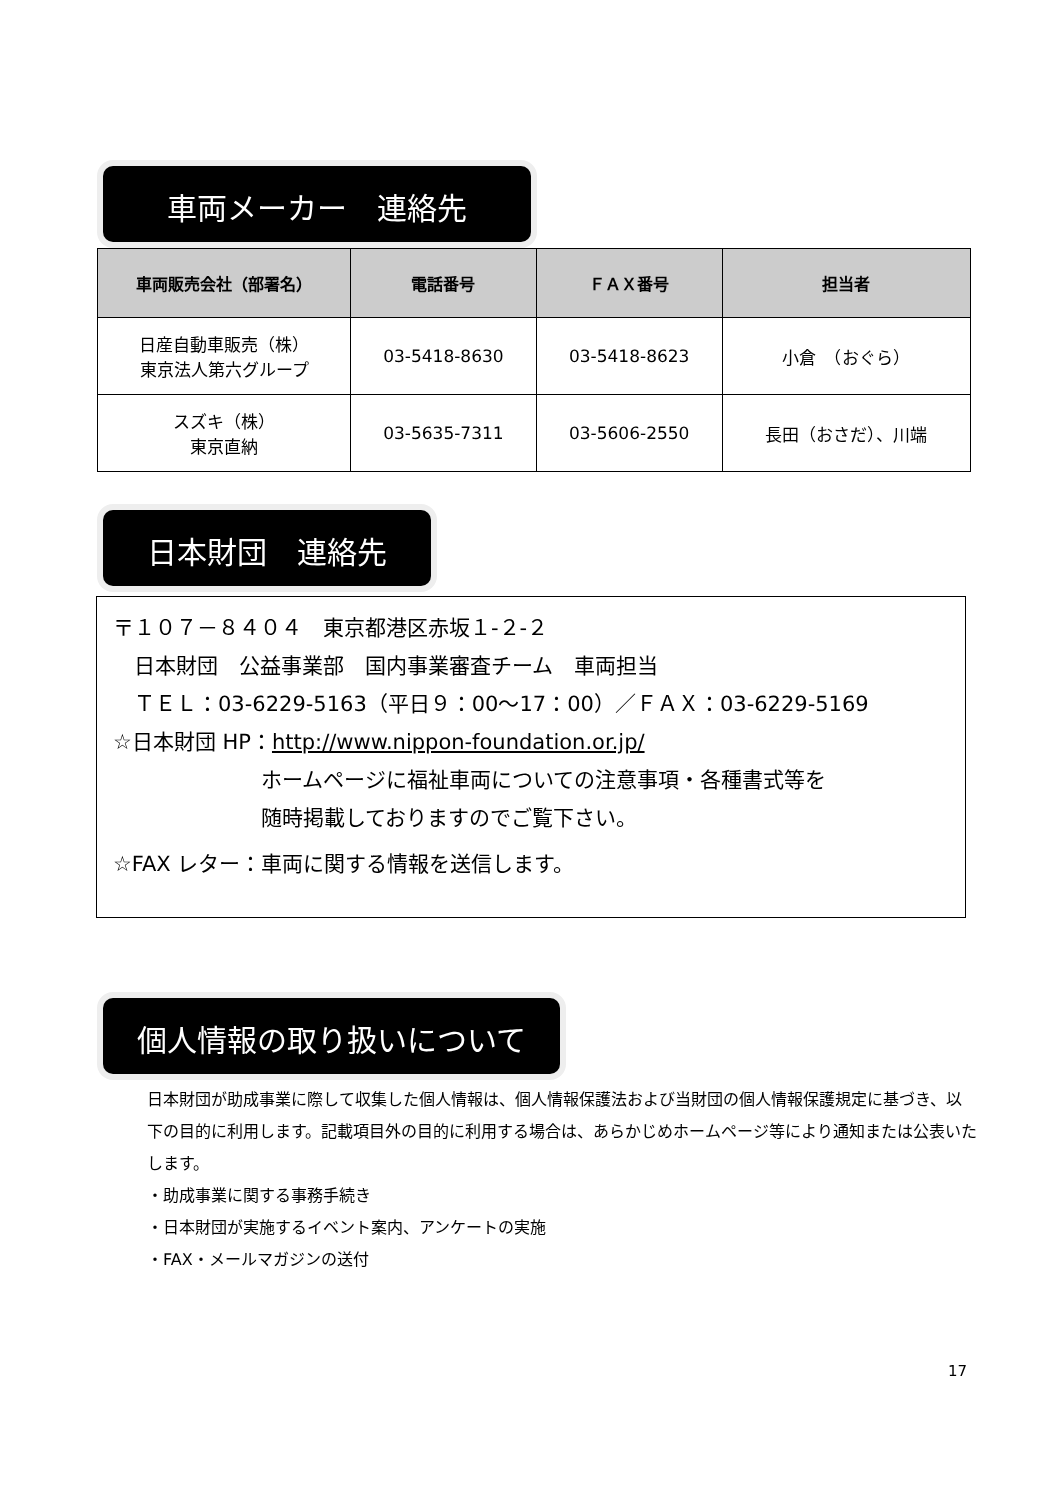車両メーカー　連絡先
| 車両販売会社（部署名） | 電話番号 | ＦＡＸ番号 | 担当者 |
| --- | --- | --- | --- |
| 日産自動車販売（株） 東京法人第六グループ | 03-5418-8630 | 03-5418-8623 | 小倉 （おぐら） |
| スズキ（株） 東京直納 | 03-5635-7311 | 03-5606-2550 | 長田（おさだ）、川端 |
日本財団　連絡先
〒１０７－８４０４　東京都港区赤坂１-２-２
　日本財団　公益事業部　国内事業審査チーム　車両担当
　ＴＥＬ：03-6229-5163（平日９：00～17：00）／ＦＡＸ：03-6229-5169
☆日本財団 HP：http://www.nippon-foundation.or.jp/
ホームページに福祉車両についての注意事項・各種書式等を
随時掲載しておりますのでご覧下さい。
☆FAX レター：車両に関する情報を送信します。
個人情報の取り扱いについて
日本財団が助成事業に際して収集した個人情報は、個人情報保護法および当財団の個人情報保護規定に基づき、以下の目的に利用します。記載項目外の目的に利用する場合は、あらかじめホームページ等により通知または公表いたします。
・助成事業に関する事務手続き
・日本財団が実施するイベント案内、アンケートの実施
・FAX・メールマガジンの送付
17